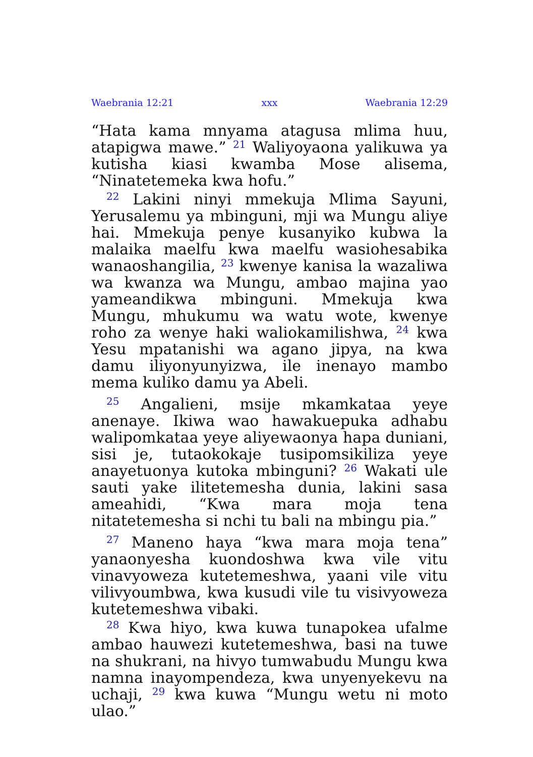Waebrania 12:21 xxx Waebrania 12:29
“Hata kama mnyama atagusa mlima huu, atapigwa mawe.” <sup>21</sup> Waliyoyaona yalikuwa ya kutisha kiasi kwamba Mose alisema, “Ninatetemeka kwa hofu.”
<sup>22</sup> Lakini ninyi mmekuja Mlima Sayuni, Yerusalemu ya mbinguni, mji wa Mungu aliye hai. Mmekuja penye kusanyiko kubwa la malaika maelfu kwa maelfu wasiohesabika wanaoshangilia, <sup>23</sup> kwenye kanisa la wazaliwa wa kwanza wa Mungu, ambao majina yao yameandikwa mbinguni. Mmekuja kwa Mungu, mhukumu wa watu wote, kwenye roho za wenye haki waliokamilishwa, <sup>24</sup> kwa Yesu mpatanishi wa agano jipya, na kwa damu iliyonyunyizwa, ile inenayo mambo mema kuliko damu ya Abeli.
<sup>25</sup> Angalieni, msije mkamkataa yeye anenaye. Ikiwa wao hawakuepuka adhabu walipomkataa yeye aliyewaonya hapa duniani, sisi je, tutaokokaje tusipomsikiliza yeye anayetuonya kutoka mbinguni? <sup>26</sup> Wakati ule sauti yake ilitetemesha dunia, lakini sasa ameahidi, “Kwa mara moja tena nitatetemesha si nchi tu bali na mbingu pia.”
<sup>27</sup> Maneno haya “kwa mara moja tena” yanaonyesha kuondoshwa kwa vile vitu vinavyoweza kutetemeshwa, yaani vile vitu vilivyoumbwa, kwa kusudi vile tu visivyoweza kutetemeshwa vibaki.
<sup>28</sup> Kwa hiyo, kwa kuwa tunapokea ufalme ambao hauwezi kutetemeshwa, basi na tuwe na shukrani, na hivyo tumwabudu Mungu kwa namna inayompendeza, kwa unyenyekevu na uchaji, <sup>29</sup> kwa kuwa “Mungu wetu ni moto ulao.”